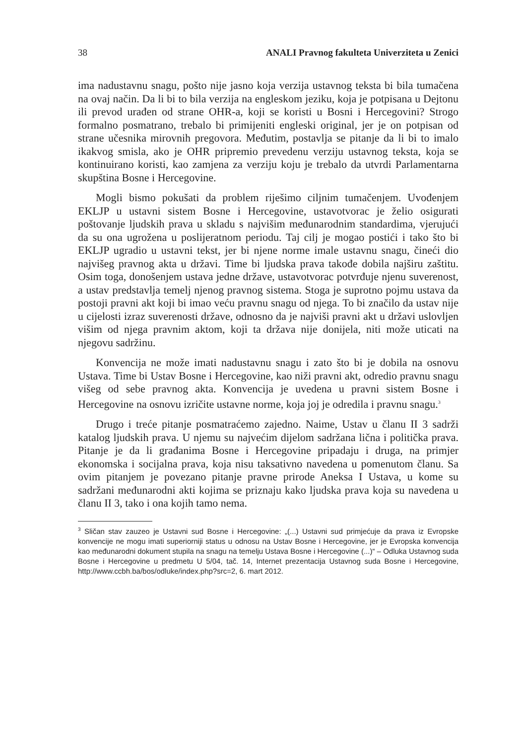38 ANALI Pravnog fakulteta Univerziteta u Zenici
ima nadustavnu snagu, pošto nije jasno koja verzija ustavnog teksta bi bila tumačena na ovaj način. Da li bi to bila verzija na engleskom jeziku, koja je potpisana u Dejtonu ili prevod urađen od strane OHR-a, koji se koristi u Bosni i Hercegovini? Strogo formalno posmatrano, trebalo bi primijeniti engleski original, jer je on potpisan od strane učesnika mirovnih pregovora. Međutim, postavlja se pitanje da li bi to imalo ikakvog smisla, ako je OHR pripremio prevedenu verziju ustavnog teksta, koja se kontinuirano koristi, kao zamjena za verziju koju je trebalo da utvrdi Parlamentarna skupština Bosne i Hercegovine.
Mogli bismo pokušati da problem riješimo ciljnim tumačenjem. Uvođenjem EKLJP u ustavni sistem Bosne i Hercegovine, ustavotvorac je želio osigurati poštovanje ljudskih prava u skladu s najvišim međunarodnim standardima, vjerujući da su ona ugrožena u poslijeratnom periodu. Taj cilj je mogao postići i tako što bi EKLJP ugradio u ustavni tekst, jer bi njene norme imale ustavnu snagu, čineći dio najvišeg pravnog akta u državi. Time bi ljudska prava takođe dobila najširu zaštitu. Osim toga, donošenjem ustava jedne države, ustavotvorac potvrđuje njenu suverenost, a ustav predstavlja temelj njenog pravnog sistema. Stoga je suprotno pojmu ustava da postoji pravni akt koji bi imao veću pravnu snagu od njega. To bi značilo da ustav nije u cijelosti izraz suverenosti države, odnosno da je najviši pravni akt u državi uslovljen višim od njega pravnim aktom, koji ta država nije donijela, niti može uticati na njegovu sadržinu.
Konvencija ne može imati nadustavnu snagu i zato što bi je dobila na osnovu Ustava. Time bi Ustav Bosne i Hercegovine, kao niži pravni akt, odredio pravnu snagu višeg od sebe pravnog akta. Konvencija je uvedena u pravni sistem Bosne i Hercegovine na osnovu izričite ustavne norme, koja joj je odredila i pravnu snagu.<sup>3</sup>
Drugo i treće pitanje posmatraćemo zajedno. Naime, Ustav u članu II 3 sadrži katalog ljudskih prava. U njemu su najvećim dijelom sadržana lična i politička prava. Pitanje je da li građanima Bosne i Hercegovine pripadaju i druga, na primjer ekonomska i socijalna prava, koja nisu taksativno navedena u pomenutom članu. Sa ovim pitanjem je povezano pitanje pravne prirode Aneksa I Ustava, u kome su sadržani međunarodni akti kojima se priznaju kako ljudska prava koja su navedena u članu II 3, tako i ona kojih tamo nema.
<sup>3</sup> Sličan stav zauzeo je Ustavni sud Bosne i Hercegovine: „(...) Ustavni sud primjećuje da prava iz Evropske konvencije ne mogu imati superiorniji status u odnosu na Ustav Bosne i Hercegovine, jer je Evropska konvencija kao međunarodni dokument stupila na snagu na temelju Ustava Bosne i Hercegovine (...)“ – Odluka Ustavnog suda Bosne i Hercegovine u predmetu U 5/04, tač. 14, Internet prezentacija Ustavnog suda Bosne i Hercegovine, http://www.ccbh.ba/bos/odluke/index.php?src=2, 6. mart 2012.